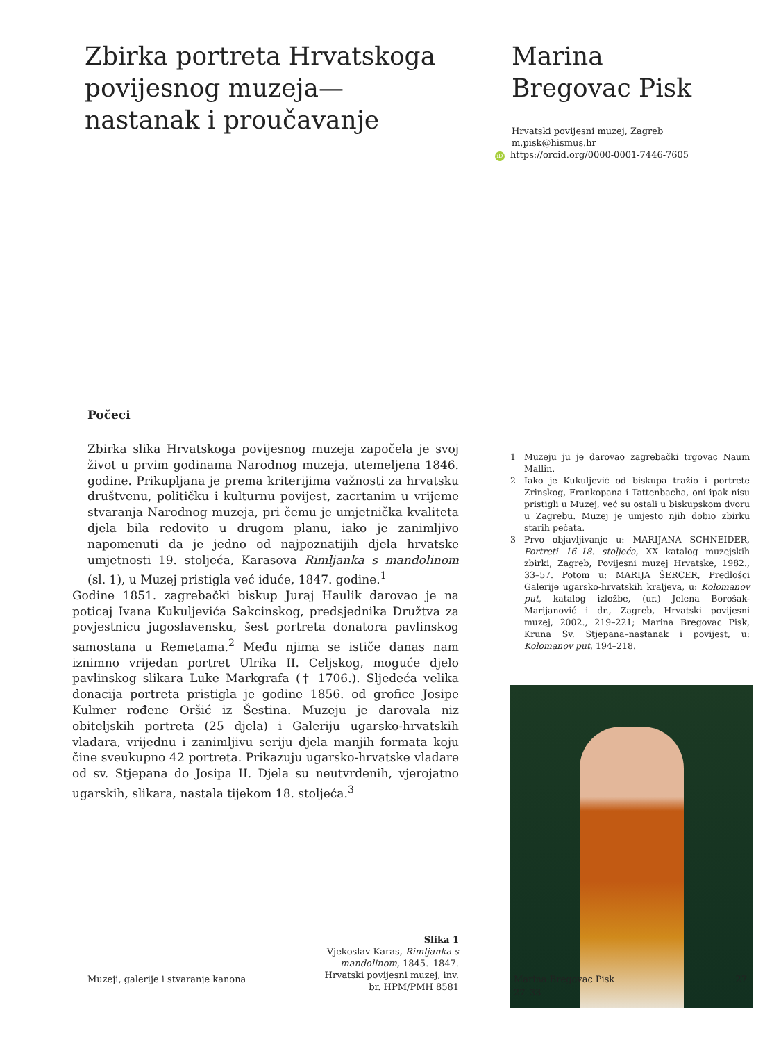Zbirka portreta Hrvatskoga povijesnog muzeja—nastanak i proučavanje
Marina Bregovac Pisk
Hrvatski povijesni muzej, Zagreb
m.pisk@hismus.hr
iD https://orcid.org/0000-0001-7446-7605
Počeci
Zbirka slika Hrvatskoga povijesnog muzeja započela je svoj život u prvim godinama Narodnog muzeja, utemeljena 1846. godine. Prikupljana je prema kriterijima važnosti za hrvatsku društvenu, političku i kulturnu povijest, zacrtanim u vrijeme stvaranja Narodnog muzeja, pri čemu je umjetnička kvaliteta djela bila redovito u drugom planu, iako je zanimljivo napomenuti da je jedno od najpoznatijih djela hrvatske umjetnosti 19. stoljeća, Karasova Rimljanka s mandolinom (sl. 1), u Muzej pristigla već iduće, 1847. godine.<sup>1</sup>
Godine 1851. zagrebački biskup Juraj Haulik darovao je na poticaj Ivana Kukuljevića Sakcinskog, predsjednika Družtva za povjestnicu jugoslavensku, šest portreta donatora pavlinskog samostana u Remetama.<sup>2</sup> Među njima se ističe danas nam iznimno vrijedan portret Ulrika II. Celjskog, moguće djelo pavlinskog slikara Luke Markgrafa († 1706.). Sljedeća velika donacija portreta pristigla je godine 1856. od grofice Josipe Kulmer rođene Oršić iz Šestina. Muzeju je darovala niz obiteljskih portreta (25 djela) i Galeriju ugarsko-hrvatskih vladara, vrijednu i zanimljivu seriju djela manjih formata koju čine sveukupno 42 portreta. Prikazuju ugarsko-hrvatske vladare od sv. Stjepana do Josipa II. Djela su neutvrđenih, vjerojatno ugarskih, slikara, nastala tijekom 18. stoljeća.<sup>3</sup>
Slika 1
Vjekoslav Karas, Rimljanka s
mandolinom, 1845.–1847.
Hrvatski povijesni muzej, inv.
br. HPM/PMH 8581
1 Muzeju ju je darovao zagrebački trgovac Naum Mallin.
2 Iako je Kukuljević od biskupa tražio i portrete Zrinskog, Frankopana i Tattenbacha, oni ipak nisu pristigli u Muzej, već su ostali u biskupskom dvoru u Zagrebu. Muzej je umjesto njih dobio zbirku starih pečata.
3 Prvo objavljivanje u: MARIJANA SCHNEIDER, Portreti 16–18. stoljeća, XX katalog muzejskih zbirki, Zagreb, Povijesni muzej Hrvatske, 1982., 33–57. Potom u: MARIJA ŠERCER, Predlošci Galerije ugarsko-hrvatskih kraljeva, u: Kolomanov put, katalog izložbe, (ur.) Jelena Borošak-Marijanović i dr., Zagreb, Hrvatski povijesni muzej, 2002., 219–221; Marina Bregovac Pisk, Kruna Sv. Stjepana–nastanak i povijest, u: Kolomanov put, 194–218.
Muzeji, galerije i stvaranje kanona Marina Bregovac Pisk
27–33
27